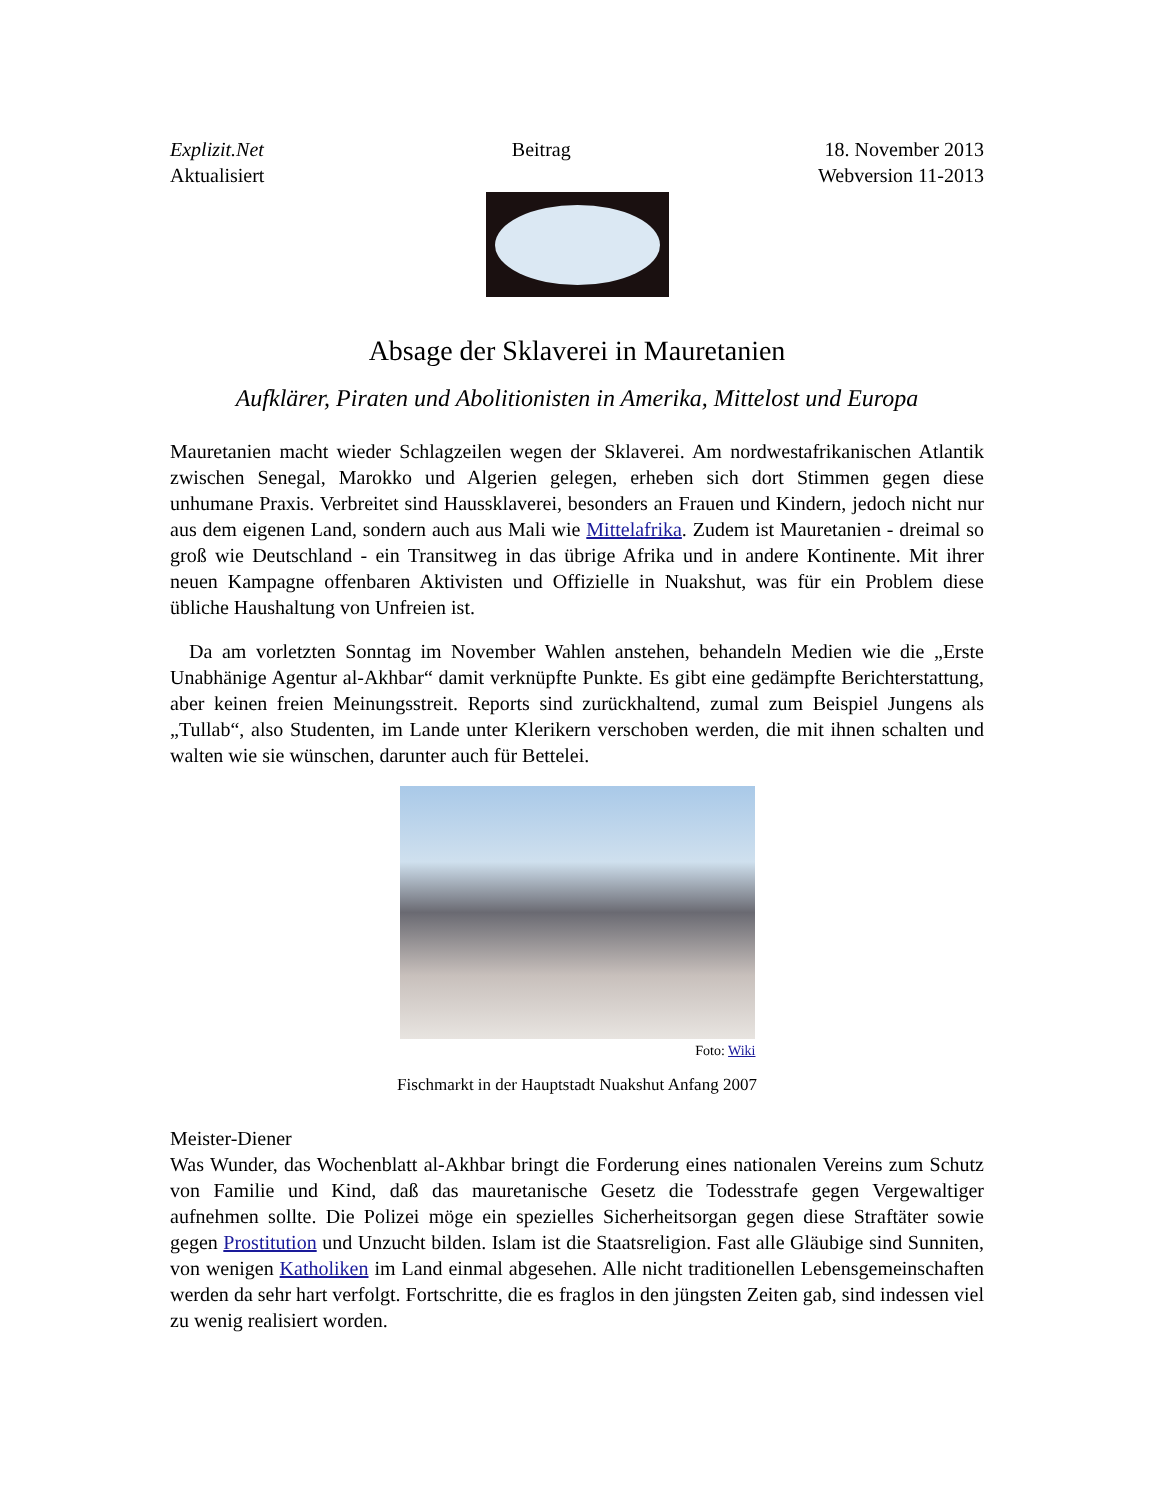Explizit.Net
Aktualisiert
Beitrag 18. November 2013
Webversion 11-2013
Absage der Sklaverei in Mauretanien
Aufklärer, Piraten und Abolitionisten in Amerika, Mittelost und Europa
Mauretanien macht wieder Schlagzeilen wegen der Sklaverei. Am nordwestafrikanischen Atlantik zwischen Senegal, Marokko und Algerien gelegen, erheben sich dort Stimmen gegen diese unhumane Praxis. Verbreitet sind Haussklaverei, besonders an Frauen und Kindern, jedoch nicht nur aus dem eigenen Land, sondern auch aus Mali wie Mittelafrika. Zudem ist Mauretanien - dreimal so groß wie Deutschland - ein Transitweg in das übrige Afrika und in andere Kontinente. Mit ihrer neuen Kampagne offenbaren Aktivisten und Offizielle in Nuakshut, was für ein Problem diese übliche Haushaltung von Unfreien ist.
Da am vorletzten Sonntag im November Wahlen anstehen, behandeln Medien wie die „Erste Unabhänige Agentur al-Akhbar“ damit verknüpfte Punkte. Es gibt eine gedämpfte Berichterstattung, aber keinen freien Meinungsstreit. Reports sind zurückhaltend, zumal zum Beispiel Jungens als „Tullab“, also Studenten, im Lande unter Klerikern verschoben werden, die mit ihnen schalten und walten wie sie wünschen, darunter auch für Bettelei.
Foto: Wiki
Fischmarkt in der Hauptstadt Nuakshut Anfang 2007
Meister-Diener
Was Wunder, das Wochenblatt al-Akhbar bringt die Forderung eines nationalen Vereins zum Schutz von Familie und Kind, daß das mauretanische Gesetz die Todesstrafe gegen Vergewaltiger aufnehmen sollte. Die Polizei möge ein spezielles Sicherheitsorgan gegen diese Straftäter sowie gegen Prostitution und Unzucht bilden. Islam ist die Staatsreligion. Fast alle Gläubige sind Sunniten, von wenigen Katholiken im Land einmal abgesehen. Alle nicht traditionellen Lebensgemeinschaften werden da sehr hart verfolgt. Fortschritte, die es fraglos in den jüngsten Zeiten gab, sind indessen viel zu wenig realisiert worden.